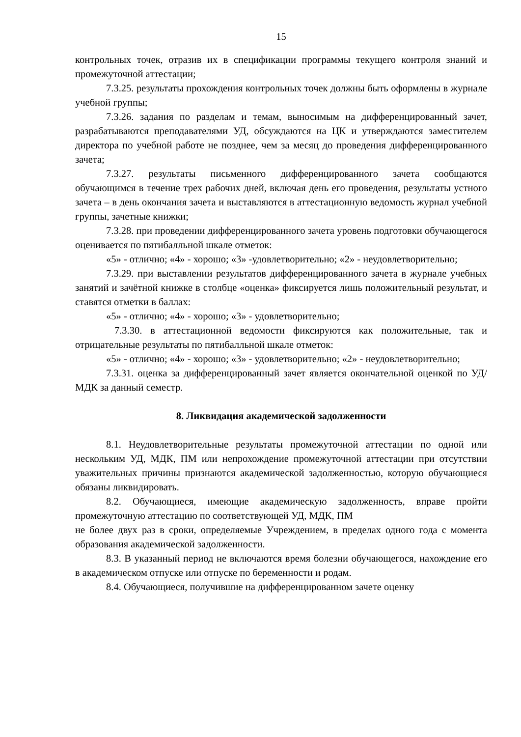15
контрольных точек, отразив их в спецификации программы текущего контроля знаний и промежуточной аттестации;
7.3.25. результаты прохождения контрольных точек должны быть оформлены в журнале учебной группы;
7.3.26. задания по разделам и темам, выносимым на дифференцированный зачет, разрабатываются преподавателями УД, обсуждаются на ЦК и утверждаются заместителем директора по учебной работе не позднее, чем за месяц до проведения дифференцированного зачета;
7.3.27. результаты письменного дифференцированного зачета сообщаются обучающимся в течение трех рабочих дней, включая день его проведения, результаты устного зачета – в день окончания зачета и выставляются в аттестационную ведомость журнал учебной группы, зачетные книжки;
7.3.28. при проведении дифференцированного зачета уровень подготовки обучающегося оценивается по пятибалльной шкале отметок:
«5» - отлично; «4» - хорошо; «3» -удовлетворительно; «2» - неудовлетворительно;
7.3.29. при выставлении результатов дифференцированного зачета в журнале учебных занятий и зачётной книжке в столбце «оценка» фиксируется лишь положительный результат, и ставятся отметки в баллах:
«5» - отлично; «4» - хорошо; «3» - удовлетворительно;
7.3.30. в аттестационной ведомости фиксируются как положительные, так и отрицательные результаты по пятибалльной шкале отметок:
«5» - отлично; «4» - хорошо; «3» - удовлетворительно; «2» - неудовлетворительно;
7.3.31. оценка за дифференцированный зачет является окончательной оценкой по УД/МДК за данный семестр.
8. Ликвидация академической задолженности
8.1. Неудовлетворительные результаты промежуточной аттестации по одной или нескольким УД, МДК, ПМ или непрохождение промежуточной аттестации при отсутствии уважительных причины признаются академической задолженностью, которую обучающиеся обязаны ликвидировать.
8.2. Обучающиеся, имеющие академическую задолженность, вправе пройти промежуточную аттестацию по соответствующей УД, МДК, ПМ
не более двух раз в сроки, определяемые Учреждением, в пределах одного года с момента образования академической задолженности.
8.3. В указанный период не включаются время болезни обучающегося, нахождение его в академическом отпуске или отпуске по беременности и родам.
8.4. Обучающиеся, получившие на дифференцированном зачете оценку